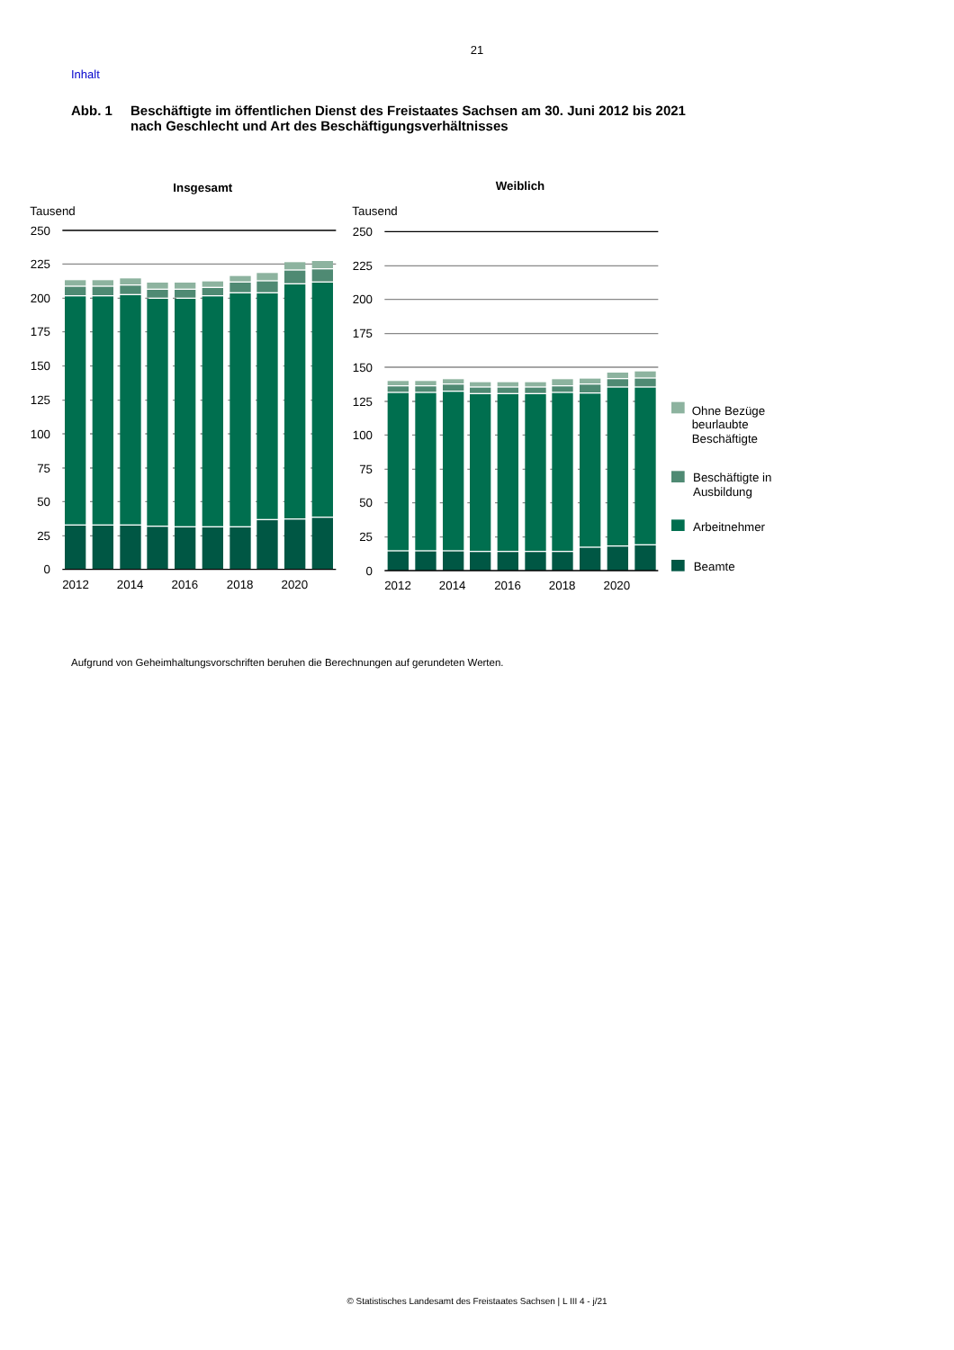21
Inhalt
Abb. 1 Beschäftigte im öffentlichen Dienst des Freistaates Sachsen am 30. Juni 2012 bis 2021
nach Geschlecht und Art des Beschäftigungsverhältnisses
Insgesamt
Tausend
250
225
200
175
150
125
100
75
50
25
0
2012
2014
2016
2018
2020
Weiblich
Tausend
250
225
200
175
150
125
100
75
50
25
0
2012
2014
2016
2018
2020
Ohne Bezüge
beurlaubte
Beschäftigte
Beschäftigte in
Ausbildung
Arbeitnehmer
Beamte
Aufgrund von Geheimhaltungsvorschriften beruhen die Berechnungen auf gerundeten Werten.
© Statistisches Landesamt des Freistaates Sachsen | L III 4 - j/21